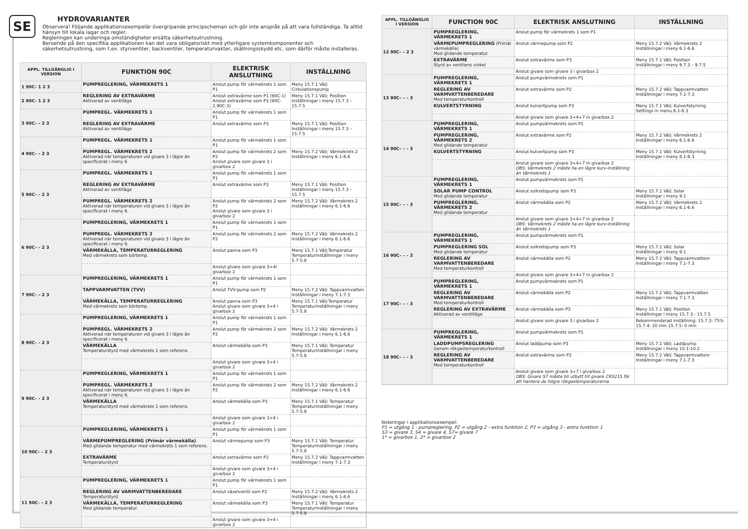SE
HYDROVARIANTER
Observera! Följande applikationsexempelär övergripande principscheman och gör inte anspråk på att vara fullständiga. Ta alltid hänsyn till lokala lagar och regler.
Regleringen kan underinga omständigheter ersätta säkerhetsutrustning.
Beroende på den specifika applikationen kan det vara obligatoriskt med ytterligare systemkomponenter och säkerhetsutrustning, som t.ex. styrventiler, backventiler, temperaturvakter, skällningsskydd etc. som därför måste installeras.
| APPL. TILLGÄNGLIG I VERSION | FUNKTION 90C | ELEKTRISK ANSLUTNING | INSTÄLLNING |
| --- | --- | --- | --- |
| 1 90C- 1 2 3 | PUMPREGLERING, VÄRMEKRETS 1 | Anslut pump för värmekrets 1 som P1 | Meny 15.7.1 Välj: Cirkulationspump |
| 2 90C- 1 2 3 | REGLERING AV EXTRAVÄRME Aktiverad av ventilläge | Anslut extravärme som P1 (90C-1) Anslut extravärme som P3 (90C-2,90C-3) | Meny 15.7.1 Välj: Position Inställningar i meny 15.7.3 – 15.7.5 |
| 3 90C- – 2 3 | PUMPREGL. VÄRMEKRETS 1 | Anslut pump för värmekrets 1 som P1 | |
| | REGLERING AV EXTRAVÄRME Aktiverad av ventilläge | Anslut extravärme som P3 | Meny 15.7.1 Välj: Position Inställningar i meny 15.7.3 – 15.7.5 |
| 4 90C- – 2 3 | PUMPREGL. VÄRMEKRETS 1 | Anslut pump för värmekrets 1 som P1 | |
| | PUMPREGL. VÄRMEKRETS 2 Aktiverad när temperaturen vid givare 3 i lägre än specificerat i meny 6 | Anslut pump för värmekrets 2 som P2 Anslut givare som givare 3 i givarbox 2 | Meny 15.7.2 Välj: Värmekrets 2 Inställningar i meny 6.1-6.6 |
| 5 90C- – 2 3 | PUMPREGL. VÄRMEKRETS 1 | Anslut pump för värmekrets 1 som P1 | |
| | REGLERING AV EXTRAVÄRME Aktiverad av ventilläge | Anslut extravärme som P3 | Meny 15.7.1 Välj: Position Inställningar i meny 15.7.3 – 15.7.5 |
| | PUMPREGL. VÄRMEKRETS 2 Aktiverad när temperaturen vid givare 3 i lägre än specificerat i meny 6. | Anslut pump för värmekrets 2 som P2 Anslut givare som givare 3 i givarbox 2 | Meny 15.7.2 Välj: Värmekrets 2 Inställningar i meny 6.1-6.6 |
| 6 90C- – 2 3 | PUMPREGLERING, VÄRMEKRETS 1 | Anslut pump för värmekrets 1 som P1 | |
| | PUMPREGL. VÄRMEKRETS 2 Aktiverad när temperaturen vid givare 3 i lägre än specificerat i meny 6. | Anslut pump för värmekrets 2 som P2 | Meny 15.7.2 Välj: Värmekrets 2 Inställningar i meny 6.1-6.6 |
| | VÄRMEKÄLLA, TEMPERATURREGLERING Med värmekrets som börtemp. | Anslut panna som P3 | Meny 15.7.1 Välj:Temperatur Temperaturinställningar i meny 5.7-5.8 |
| | | Anslut givare som givare 3+4i givarbox 2 | |
| 7 90C- – 2 3 | PUMPREGLERING, VÄRMEKRETS 1 | Anslut pump för värmekrets 1 som P1 | |
| | TAPPVARMVATTEN (TVV) | Anslut TVV-pump som P2 | Meny 15.7.2 Välj: Tappvarmvatten Inställningar i meny 7.1-7.3 |
| | VÄRMEKÄLLA, TEMPERATURREGLERING Med värmekrets som börtemp. | Anslut panna som P3 Anslut givare som givare 3+4 i givarbox 2 | Meny 15.7.1 Välj:Temperatur Temperaturinställningar i meny 5.7-5.8 |
| 8 90C- – 2 3 | PUMPREGLERING, VÄRMEKRETS 1 | Anslut pump för värmekrets 1 som P1 | |
| | PUMPREGL. VÄRMEKRETS 2 Aktiverad när temperaturen vid givare 3 i lägre än specificerat i meny 6. | Anslut pump för värmekrets 2 som P2 | Meny 15.7.2 Välj: Värmekrets 2 Inställningar i meny 6.1-6.6 |
| | VÄRMEKÄLLA Temperaturstyrd med värmekrets 1 som referens. | Anslut värmekälla som P3 | Meny 15.7.1 Välj: Temperatur Temperaturinställningar i meny 5.7-5.8 |
| | | Anslut givare som givare 3+4 i givarbox 2 | |
| 9 90C- – 2 3 | PUMPREGLERING, VÄRMEKRETS 1 | Anslut pump för värmekrets 1 som P1 | |
| | PUMPREGL. VÄRMEKRETS 2 Aktiverad när temperaturen vid givare 3 i lägre än specificerat i meny 6. | Anslut pump för värmekrets 2 som P2 | Meny 15.7.2 Välj: Värmekrets 2 Inställningar i meny 6.1-6.6 |
| | VÄRMEKÄLLA Temperaturstyrd med värmekrets 1 som referens. | Anslut värmekälla som P3 | Meny 15.7.1 Välj: Temperatur Temperaturinställningar i meny 5.7-5.8 |
| | | Anslut givare som givare 3+4 i givarbox 2 | |
| 10 90C- – 2 3 | PUMPREGLERING, VÄRMEKRETS 1 | Anslut pump för värmekrets 1 som P1 | |
| | VÄRMEPUMPREGLERING (Primär värmekälla) Med glidande temperatur med värmekrets 1 som referens. | Anslut värmepump som P3 | Meny 15.7.1 Välj: Temperatur Temperaturinställningar i meny 5.7-5.8 |
| | EXTRAVÄRME Temperaturstyrd | Anslut extravärme som P2 | Meny 15.7.2 Välj: Tappvarmvatten Inställningar i meny 7.1-7.3 |
| | | Anslut givare som givare 3+4 i givarbox 2 | |
| 11 90C- – 2 3 | PUMPREGLERING, VÄRMEKRETS 1 | Anslut pump för värmekrets 1 som P1 | |
| | REGLERING AV VARMVATTENBEREDARE Temperaturstyrd. | Anslut växelventil som P2 | Meny 15.7.2 Välj: Värmekrets 2 Inställningar i meny 6.1-6.6 |
| | VÄRMEKÄLLA, TEMPERATURREGLERING Med glidande temperatur. | Anslut värmekälla som P3 | Meny 15.7.1 Välj: Temperatur Temperaturinställningar i meny 5.7-5.8 |
| | | Anslut givare som givare 3+4 i givarbox 2 | |
| APPL. TILLGÄNGLIG I VERSION | FUNCTION 90C | ELEKTRISK ANSLUTNING | INSTÄLLNING |
| --- | --- | --- | --- |
| 12 90C- – 2 3 | PUMPREGLERING, VÄRMEKRETS 1 | Anslut pump för värmekrets 1 som P1 | |
| | VÄRMEPUMPREGLERING (Primär värmekälla) Med glidande temperatur. | Anslut värmepump som P2 | Meny 15.7.2 Välj: Värmekrets 2 Inställningar i meny 6.1-6.6 |
| | EXTRAVÄRME Styrd av ventilens vinkel | Anslut extravärme som P3 | Meny 15.7.1 Välj: Position Inställningar i meny 9.7.3 – 9.7.5 |
| | | Anslut givare som givare 3 i givarbox 2 | |
| 13 90C- – – 3 | PUMPREGLERING, VÄRMEKRETS 1 | Anslut pumpvärmekrets som P1 | |
| | REGLERING AV VARMVATTENBEREDARE Med temperaturkontroll | Anslut extravärme som P2 | Meny 15.7.2 Välj: Tappvarmvatten Inställningar i meny 7.1-7.3 |
| | KULVERTSTYRNING | Anslut kulvertpump som P3 | Meny 15.7.1 Välj: Kulvertstyrning Settings in menu 8.1-8.3 |
| | | Anslut givare som givare 3+4+7 in givarbox 2 | |
| 14 90C- – – 3 | PUMPREGLERING, VÄRMEKRETS 1 | Anslut pumpvärmekrets som P1 | |
| | PUMPREGLERING, VÄRMEKRETS 2 Med glidande temperatur | Anslut extravärme som P2 | Meny 15.7.2 Välj: Värmekrets 2 Inställningar i meny 6.1-6.6 |
| | KULVERTSTYRNING | Anslut kulvertpump som P3 | Meny 15.7.1 Välj: Kulvertstyrning Inställningar i meny 8.1-8.3 |
| | | Anslut givare som givare 3+4+7 in givarbox 2 OBS: Värmekrets 2 måste ha en lägre kurv-inställning än Värmekrets 1 | |
| 15 90C- – – 3 | PUMPREGLERING, VÄRMEKRETS 1 | Anslut pumpvärmekrets som P1 | |
| | SOLAR PUMP CONTROL Med glidande temperatur | Anslut solkretspump som P3 | Meny 15.7.1 Välj: Solar Inställningar i meny 9.1 |
| | PUMPREGLERING, VÄRMEKRETS 2 Med glidande temperatur | Anslut värmekälla som P2 | Meny 15.7.2 Välj: Värmekrets 2 Inställningar i meny 6.1-6.6 |
| | | Anslut givare som givare 3+4+7 in givarbox 2 OBS: Värmekrets 2 måste ha en lägre kurv-inställning än Värmekrets 1 | |
| 16 90C- – – 3 | PUMPREGLERING, VÄRMEKRETS 1 | Anslut pumpvärmekrets som P1 | |
| | PUMPREGLERING SOL Med glidande temperatur | Anslut solkretspump som P3 | Meny 15.7.1 Välj: Solar Inställningar i meny 9.1 |
| | REGLERING AV VARMVATTENBEREDARE Med temperaturkontroll | Anslut värmekälla som P2 | Meny 15.7.2 Välj: Tappvarmvattenr Inställningar i meny 7.1-7.3 |
| | | Anslut givare som givare 3+4+7 in givarbox 2 | |
| 17 90C- – – 3 | PUMPREGLERING, VÄRMEKRETS 1 | Anslut pumpvärmekrets som P1 | |
| | REGLERING AV VARMVATTENBEREDARE Med temperaturkontroll | Anslut värmekälla som P2 | Meny 15.7.2 Välj: Tappvarmvatten Inställningar i meny 7.1-7.3 |
| | REGLERING AV EXTRAVÄRME Aktiverad av ventilläge | Anslut värmekälla som P3 | Meny 15.7.1 Välj: Position Inställningar i meny 15.7.3 - 15.7.5 |
| | | Anslut givare som givare 3 i givarbox 2 | Rekommenderad inställning: 15.7.3: 75% 15.7.4: 20 min 15.7.5: 0 min |
| 18 90C- – – 3 | PUMPREGLERING, VÄRMEKRETS 1 | Anslut pumpvärmekrets som P1 | |
| | LADDPUMPSREGLERING Genom rökgastemperaturkontroll | Anslut laddpump som P3 | Meny 15.7.1 Välj: Laddpump Inställningar i meny 10.1-10.2 |
| | REGLERING AV VARMVATTENBEREDARE Med temperaturkontroll | Anslut extravärme som P2 | Meny 15.7.2 Välj: Tappvarmvattenr Inställningar i meny 7.1-7.3 |
| | | Anslut givare som givare 3+7 i givarbox 2 OBS: Givare S7 måste bli utbytt till givare CRS215 för att hantera de högre rökgastemperaturerna. | |
Noteringar i applikationsexempel:
P1 = utgång 1 - pumpreglering, P2 = utgång 2 - extra funktion 2, P3 = utgång 3 - extra funktion 1
S3 = givare 3, S4 = givare 4, S7= givare 7
1* = givarbox 1, 2* = givarbox 2